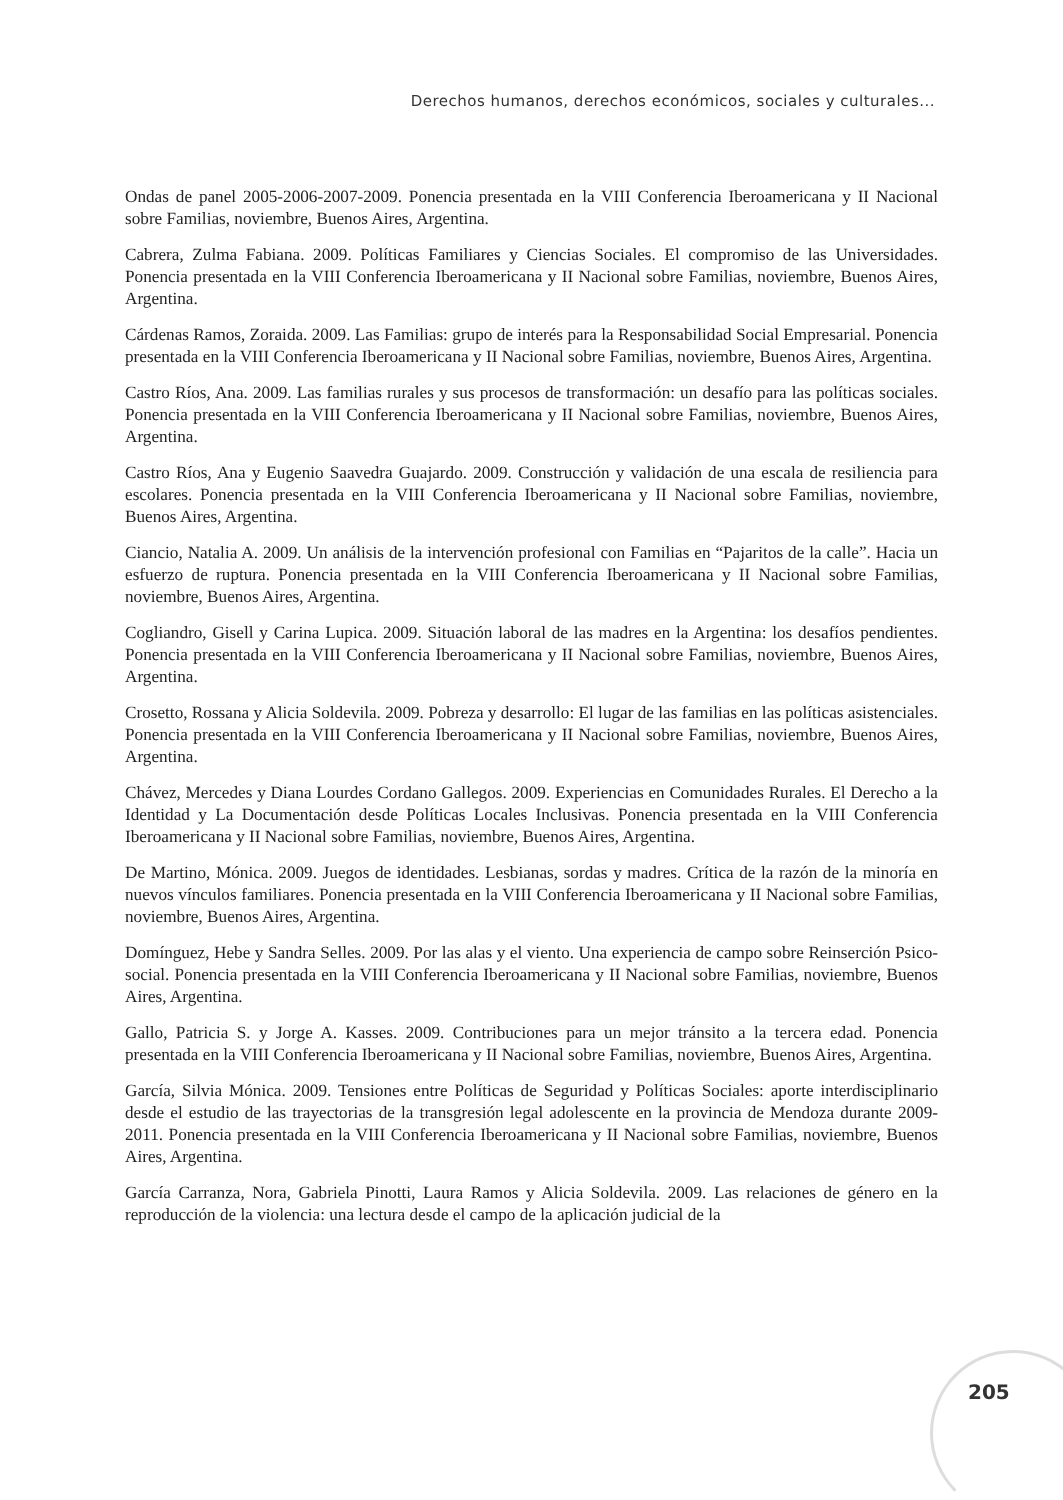Derechos humanos, derechos económicos, sociales y culturales...
Ondas de panel 2005-2006-2007-2009. Ponencia presentada en la VIII Conferencia Iberoamericana y II Nacional sobre Familias, noviembre, Buenos Aires, Argentina.
Cabrera, Zulma Fabiana. 2009. Políticas Familiares y Ciencias Sociales. El compromiso de las Universidades. Ponencia presentada en la VIII Conferencia Iberoamericana y II Nacional sobre Familias, noviembre, Buenos Aires, Argentina.
Cárdenas Ramos, Zoraida. 2009. Las Familias: grupo de interés para la Responsabilidad Social Empresarial. Ponencia presentada en la VIII Conferencia Iberoamericana y II Nacional sobre Familias, noviembre, Buenos Aires, Argentina.
Castro Ríos, Ana. 2009. Las familias rurales y sus procesos de transformación: un desafío para las políticas sociales. Ponencia presentada en la VIII Conferencia Iberoamericana y II Nacional sobre Familias, noviembre, Buenos Aires, Argentina.
Castro Ríos, Ana y Eugenio Saavedra Guajardo. 2009. Construcción y validación de una escala de resiliencia para escolares. Ponencia presentada en la VIII Conferencia Iberoamericana y II Nacional sobre Familias, noviembre, Buenos Aires, Argentina.
Ciancio, Natalia A. 2009. Un análisis de la intervención profesional con Familias en “Pajaritos de la calle”. Hacia un esfuerzo de ruptura. Ponencia presentada en la VIII Conferencia Iberoamericana y II Nacional sobre Familias, noviembre, Buenos Aires, Argentina.
Cogliandro, Gisell y Carina Lupica. 2009. Situación laboral de las madres en la Argentina: los desafíos pendientes. Ponencia presentada en la VIII Conferencia Iberoamericana y II Nacional sobre Familias, noviembre, Buenos Aires, Argentina.
Crosetto, Rossana y Alicia Soldevila. 2009. Pobreza y desarrollo: El lugar de las familias en las políticas asistenciales. Ponencia presentada en la VIII Conferencia Iberoamericana y II Nacional sobre Familias, noviembre, Buenos Aires, Argentina.
Chávez, Mercedes y Diana Lourdes Cordano Gallegos. 2009. Experiencias en Comunidades Rurales. El Derecho a la Identidad y La Documentación desde Políticas Locales Inclusivas. Ponencia presentada en la VIII Conferencia Iberoamericana y II Nacional sobre Familias, noviembre, Buenos Aires, Argentina.
De Martino, Mónica. 2009. Juegos de identidades. Lesbianas, sordas y madres. Crítica de la razón de la minoría en nuevos vínculos familiares. Ponencia presentada en la VIII Conferencia Iberoamericana y II Nacional sobre Familias, noviembre, Buenos Aires, Argentina.
Domínguez, Hebe y Sandra Selles. 2009. Por las alas y el viento. Una experiencia de campo sobre Reinserción Psico-social. Ponencia presentada en la VIII Conferencia Iberoamericana y II Nacional sobre Familias, noviembre, Buenos Aires, Argentina.
Gallo, Patricia S. y Jorge A. Kasses. 2009. Contribuciones para un mejor tránsito a la tercera edad. Ponencia presentada en la VIII Conferencia Iberoamericana y II Nacional sobre Familias, noviembre, Buenos Aires, Argentina.
García, Silvia Mónica. 2009. Tensiones entre Políticas de Seguridad y Políticas Sociales: aporte interdisciplinario desde el estudio de las trayectorias de la transgresión legal adolescente en la provincia de Mendoza durante 2009-2011. Ponencia presentada en la VIII Conferencia Iberoamericana y II Nacional sobre Familias, noviembre, Buenos Aires, Argentina.
García Carranza, Nora, Gabriela Pinotti, Laura Ramos y Alicia Soldevila. 2009. Las relaciones de género en la reproducción de la violencia: una lectura desde el campo de la aplicación judicial de la
205